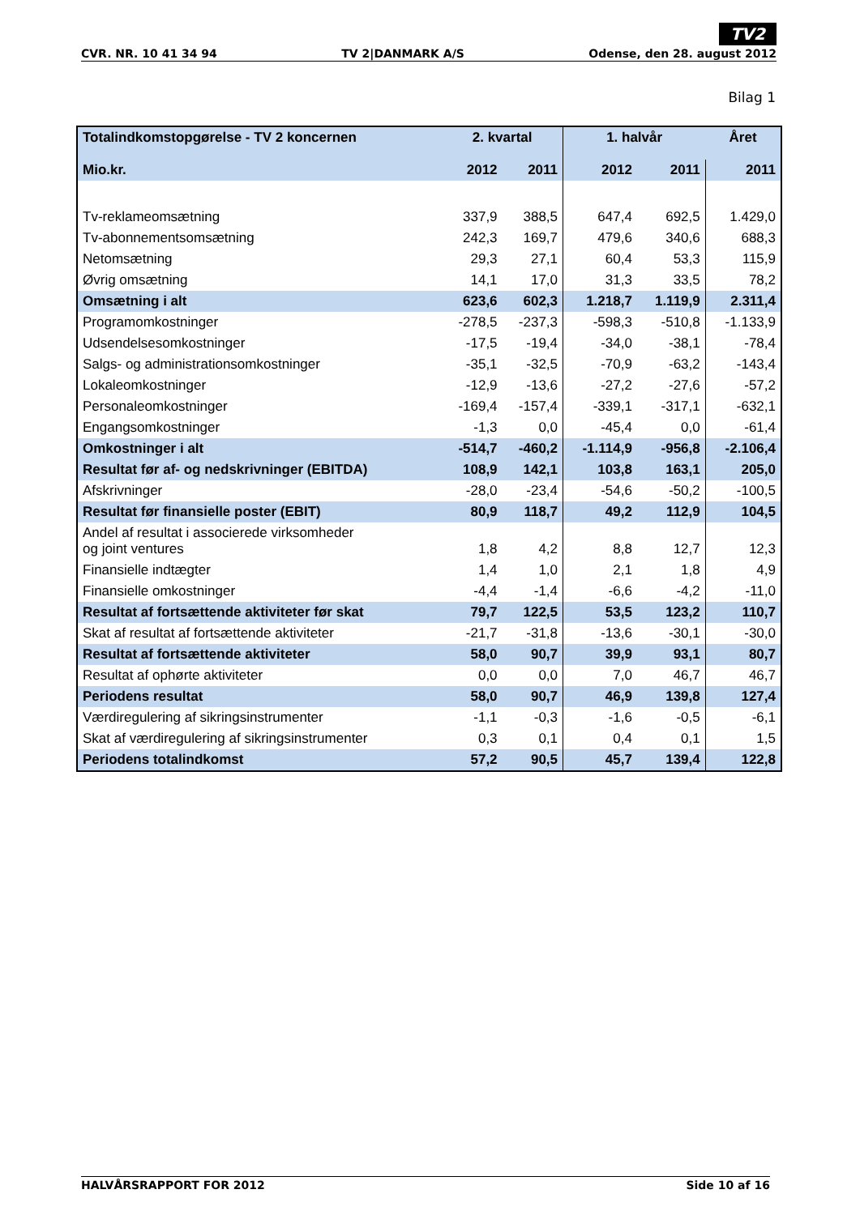TV2
CVR. NR. 10 41 34 94 TV 2|DANMARK A/S Odense, den 28. august 2012
Bilag 1
| Totalindkomstopgørelse - TV 2 koncernen | 2. kvartal | | 1. halvår | | Året |
| --- | --- | --- | --- | --- | --- |
| Mio.kr. | 2012 | 2011 | 2012 | 2011 | 2011 |
| Tv-reklameomsætning | 337,9 | 388,5 | 647,4 | 692,5 | 1.429,0 |
| Tv-abonnementsomsætning | 242,3 | 169,7 | 479,6 | 340,6 | 688,3 |
| Netomsætning | 29,3 | 27,1 | 60,4 | 53,3 | 115,9 |
| Øvrig omsætning | 14,1 | 17,0 | 31,3 | 33,5 | 78,2 |
| Omsætning i alt | 623,6 | 602,3 | 1.218,7 | 1.119,9 | 2.311,4 |
| Programomkostninger | -278,5 | -237,3 | -598,3 | -510,8 | -1.133,9 |
| Udsendelsesomkostninger | -17,5 | -19,4 | -34,0 | -38,1 | -78,4 |
| Salgs- og administrationsomkostninger | -35,1 | -32,5 | -70,9 | -63,2 | -143,4 |
| Lokaleomkostninger | -12,9 | -13,6 | -27,2 | -27,6 | -57,2 |
| Personaleomkostninger | -169,4 | -157,4 | -339,1 | -317,1 | -632,1 |
| Engangsomkostninger | -1,3 | 0,0 | -45,4 | 0,0 | -61,4 |
| Omkostninger i alt | -514,7 | -460,2 | -1.114,9 | -956,8 | -2.106,4 |
| Resultat før af- og nedskrivninger (EBITDA) | 108,9 | 142,1 | 103,8 | 163,1 | 205,0 |
| Afskrivninger | -28,0 | -23,4 | -54,6 | -50,2 | -100,5 |
| Resultat før finansielle poster (EBIT) | 80,9 | 118,7 | 49,2 | 112,9 | 104,5 |
| Andel af resultat i associerede virksomheder og joint ventures | 1,8 | 4,2 | 8,8 | 12,7 | 12,3 |
| Finansielle indtægter | 1,4 | 1,0 | 2,1 | 1,8 | 4,9 |
| Finansielle omkostninger | -4,4 | -1,4 | -6,6 | -4,2 | -11,0 |
| Resultat af fortsættende aktiviteter før skat | 79,7 | 122,5 | 53,5 | 123,2 | 110,7 |
| Skat af resultat af fortsættende aktiviteter | -21,7 | -31,8 | -13,6 | -30,1 | -30,0 |
| Resultat af fortsættende aktiviteter | 58,0 | 90,7 | 39,9 | 93,1 | 80,7 |
| Resultat af ophørte aktiviteter | 0,0 | 0,0 | 7,0 | 46,7 | 46,7 |
| Periodens resultat | 58,0 | 90,7 | 46,9 | 139,8 | 127,4 |
| Værdiregulering af sikringsinstrumenter | -1,1 | -0,3 | -1,6 | -0,5 | -6,1 |
| Skat af værdiregulering af sikringsinstrumenter | 0,3 | 0,1 | 0,4 | 0,1 | 1,5 |
| Periodens totalindkomst | 57,2 | 90,5 | 45,7 | 139,4 | 122,8 |
HALVÅRSRAPPORT FOR 2012 Side 10 af 16